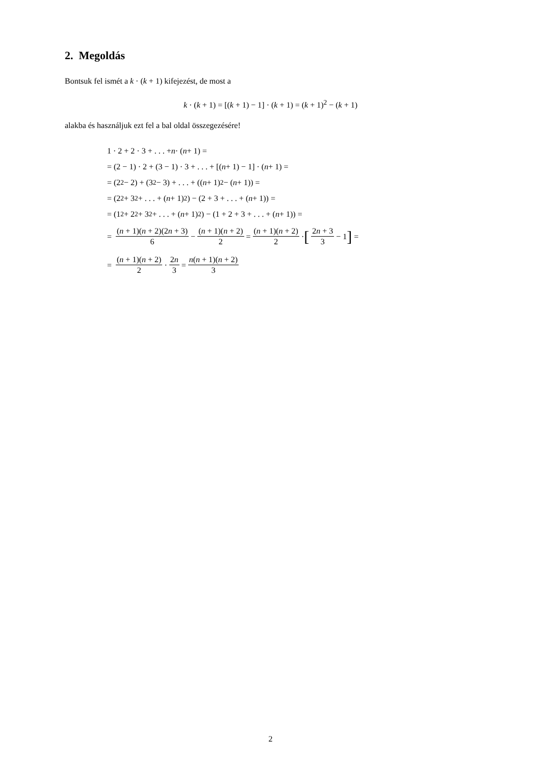2. Megoldás
Bontsuk fel ismét a k · (k + 1) kifejezést, de most a
k · (k + 1) = [(k + 1) − 1] · (k + 1) = (k + 1)<sup>2</sup> − (k + 1)
alakba és használjuk ezt fel a bal oldal összegezésére!
1 · 2 + 2 · 3 + . . . + n · (n + 1) =
= (2 − 1) · 2 + (3 − 1) · 3 + . . . + [(n + 1) − 1] · (n + 1) =
= (2<sup>2</sup> − 2) + (3<sup>2</sup> − 3) + . . . + ((n + 1)<sup>2</sup> − (n + 1)) =
= (2<sup>2</sup> + 3<sup>2</sup> + . . . + (n + 1)<sup>2</sup>) − (2 + 3 + . . . + (n + 1)) =
= (1<sup>2</sup> + 2<sup>2</sup> + 3<sup>2</sup> + . . . + (n + 1)<sup>2</sup>) − (1 + 2 + 3 + . . . + (n + 1)) =
= (n + 1)(n + 2)(2n + 3) 6 − (n + 1)(n + 2) 2 = (n + 1)(n + 2) 2 · [2n + 3 3 − 1] =
= (n + 1)(n + 2) 2 · 2n 3 = n(n + 1)(n + 2) 3
2